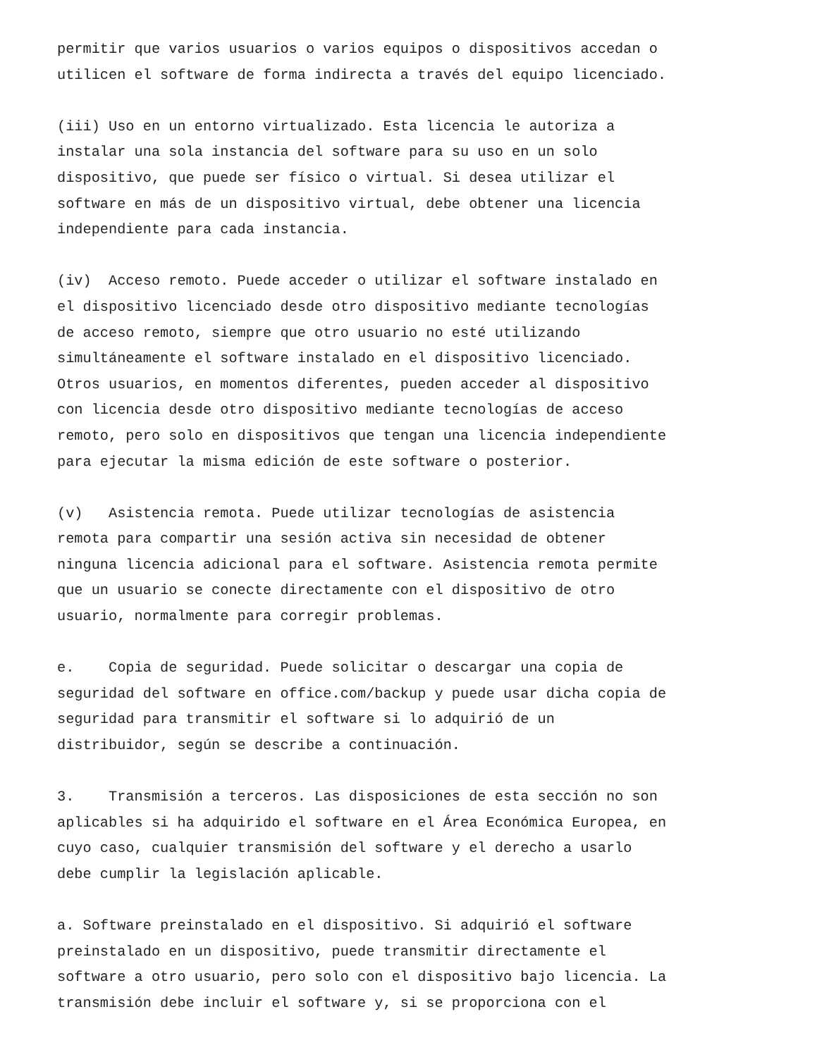permitir que varios usuarios o varios equipos o dispositivos accedan o utilicen el software de forma indirecta a través del equipo licenciado.
(iii) Uso en un entorno virtualizado. Esta licencia le autoriza a instalar una sola instancia del software para su uso en un solo dispositivo, que puede ser físico o virtual. Si desea utilizar el software en más de un dispositivo virtual, debe obtener una licencia independiente para cada instancia.
(iv) Acceso remoto. Puede acceder o utilizar el software instalado en el dispositivo licenciado desde otro dispositivo mediante tecnologías de acceso remoto, siempre que otro usuario no esté utilizando simultáneamente el software instalado en el dispositivo licenciado. Otros usuarios, en momentos diferentes, pueden acceder al dispositivo con licencia desde otro dispositivo mediante tecnologías de acceso remoto, pero solo en dispositivos que tengan una licencia independiente para ejecutar la misma edición de este software o posterior.
(v) Asistencia remota. Puede utilizar tecnologías de asistencia remota para compartir una sesión activa sin necesidad de obtener ninguna licencia adicional para el software. Asistencia remota permite que un usuario se conecte directamente con el dispositivo de otro usuario, normalmente para corregir problemas.
e. Copia de seguridad. Puede solicitar o descargar una copia de seguridad del software en office.com/backup y puede usar dicha copia de seguridad para transmitir el software si lo adquirió de un distribuidor, según se describe a continuación.
3. Transmisión a terceros. Las disposiciones de esta sección no son aplicables si ha adquirido el software en el Área Económica Europea, en cuyo caso, cualquier transmisión del software y el derecho a usarlo debe cumplir la legislación aplicable.
a. Software preinstalado en el dispositivo. Si adquirió el software preinstalado en un dispositivo, puede transmitir directamente el software a otro usuario, pero solo con el dispositivo bajo licencia. La transmisión debe incluir el software y, si se proporciona con el